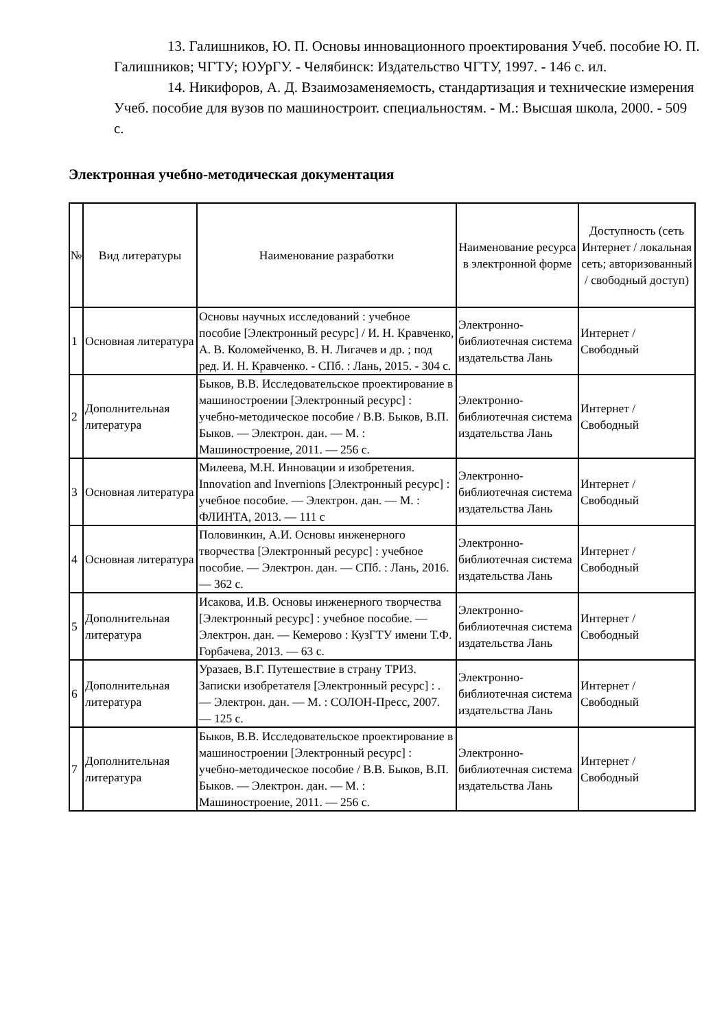13. Галишников, Ю. П. Основы инновационного проектирования Учеб. пособие Ю. П. Галишников; ЧГТУ; ЮУрГУ. - Челябинск: Издательство ЧГТУ, 1997. - 146 с. ил.
14. Никифоров, А. Д. Взаимозаменяемость, стандартизация и технические измерения Учеб. пособие для вузов по машиностроит. специальностям. - М.: Высшая школа, 2000. - 509 с.
Электронная учебно-методическая документация
| № | Вид литературы | Наименование разработки | Наименование ресурса в электронной форме | Доступность (сеть Интернет / локальная сеть; авторизованный / свободный доступ) |
| --- | --- | --- | --- | --- |
| 1 | Основная литература | Основы научных исследований : учебное пособие [Электронный ресурс] / И. Н. Кравченко, А. В. Коломейченко, В. Н. Лигачев и др. ; под ред. И. Н. Кравченко. - СПб. : Лань, 2015. - 304 с. | Электронно-библиотечная система издательства Лань | Интернет / Свободный |
| 2 | Дополнительная литература | Быков, В.В. Исследовательское проектирование в машиностроении [Электронный ресурс] : учебно-методическое пособие / В.В. Быков, В.П. Быков. — Электрон. дан. — М. : Машиностроение, 2011. — 256 с. | Электронно-библиотечная система издательства Лань | Интернет / Свободный |
| 3 | Основная литература | Милеева, М.Н. Инновации и изобретения. Innovation and Invernions [Электронный ресурс] : учебное пособие. — Электрон. дан. — М. : ФЛИНТА, 2013. — 111 с | Электронно-библиотечная система издательства Лань | Интернет / Свободный |
| 4 | Основная литература | Половинкин, А.И. Основы инженерного творчества [Электронный ресурс] : учебное пособие. — Электрон. дан. — СПб. : Лань, 2016. — 362 с. | Электронно-библиотечная система издательства Лань | Интернет / Свободный |
| 5 | Дополнительная литература | Исакова, И.В. Основы инженерного творчества [Электронный ресурс] : учебное пособие. — Электрон. дан. — Кемерово : КузГТУ имени Т.Ф. Горбачева, 2013. — 63 с. | Электронно-библиотечная система издательства Лань | Интернет / Свободный |
| 6 | Дополнительная литература | Уразаев, В.Г. Путешествие в страну ТРИЗ. Записки изобретателя [Электронный ресурс] : . — Электрон. дан. — М. : СОЛОН-Пресс, 2007. — 125 с. | Электронно-библиотечная система издательства Лань | Интернет / Свободный |
| 7 | Дополнительная литература | Быков, В.В. Исследовательское проектирование в машиностроении [Электронный ресурс] : учебно-методическое пособие / В.В. Быков, В.П. Быков. — Электрон. дан. — М. : Машиностроение, 2011. — 256 с. | Электронно-библиотечная система издательства Лань | Интернет / Свободный |